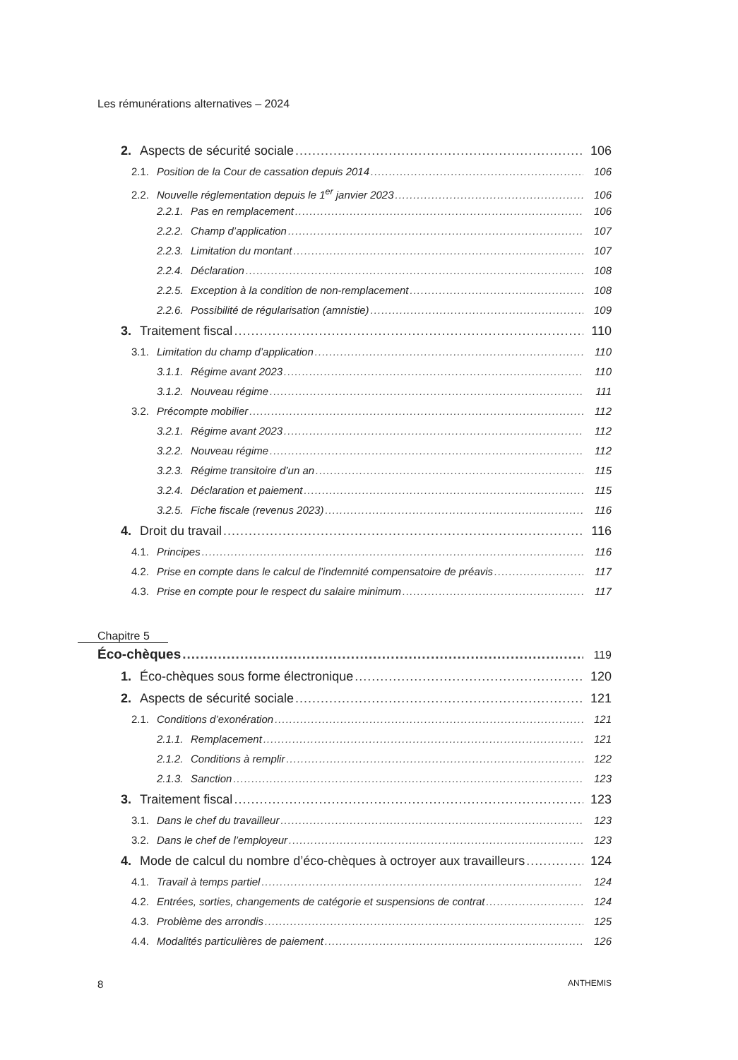Les rémunérations alternatives – 2024
2. Aspects de sécurité sociale 106
2.1. Position de la Cour de cassation depuis 2014 106
2.2. Nouvelle réglementation depuis le 1<sup>er</sup> janvier 2023 106
2.2.1. Pas en remplacement 106
2.2.2. Champ d’application 107
2.2.3. Limitation du montant 107
2.2.4. Déclaration 108
2.2.5. Exception à la condition de non-remplacement 108
2.2.6. Possibilité de régularisation (amnistie) 109
3. Traitement fiscal 110
3.1. Limitation du champ d’application 110
3.1.1. Régime avant 2023 110
3.1.2. Nouveau régime 111
3.2. Précompte mobilier 112
3.2.1. Régime avant 2023 112
3.2.2. Nouveau régime 112
3.2.3. Régime transitoire d’un an 115
3.2.4. Déclaration et paiement 115
3.2.5. Fiche fiscale (revenus 2023) 116
4. Droit du travail 116
4.1. Principes 116
4.2. Prise en compte dans le calcul de l’indemnité compensatoire de préavis 117
4.3. Prise en compte pour le respect du salaire minimum 117
Chapitre 5
Éco-chèques 119
1. Éco-chèques sous forme électronique 120
2. Aspects de sécurité sociale 121
2.1. Conditions d’exonération 121
2.1.1. Remplacement 121
2.1.2. Conditions à remplir 122
2.1.3. Sanction 123
3. Traitement fiscal 123
3.1. Dans le chef du travailleur 123
3.2. Dans le chef de l’employeur 123
4. Mode de calcul du nombre d’éco-chèques à octroyer aux travailleurs 124
4.1. Travail à temps partiel 124
4.2. Entrées, sorties, changements de catégorie et suspensions de contrat 124
4.3. Problème des arrondis 125
4.4. Modalités particulières de paiement 126
8 ANTHEMIS